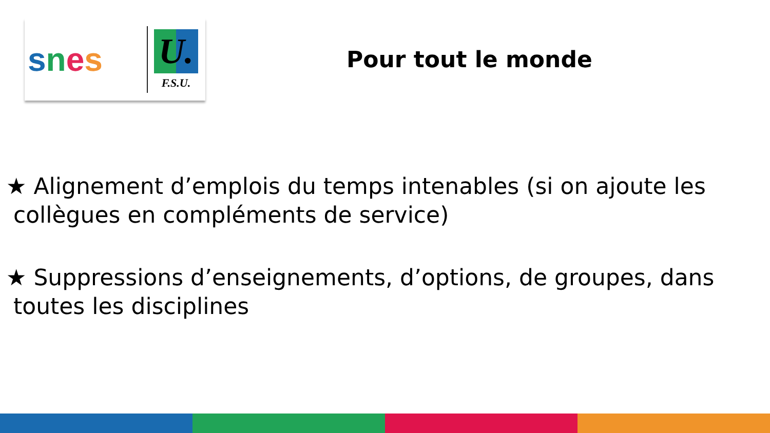snes
U.
F.S.U.
Pour tout le monde
★ Alignement d’emplois du temps intenables (si on ajoute les
collègues en compléments de service)
★ Suppressions d’enseignements, d’options, de groupes, dans
toutes les disciplines